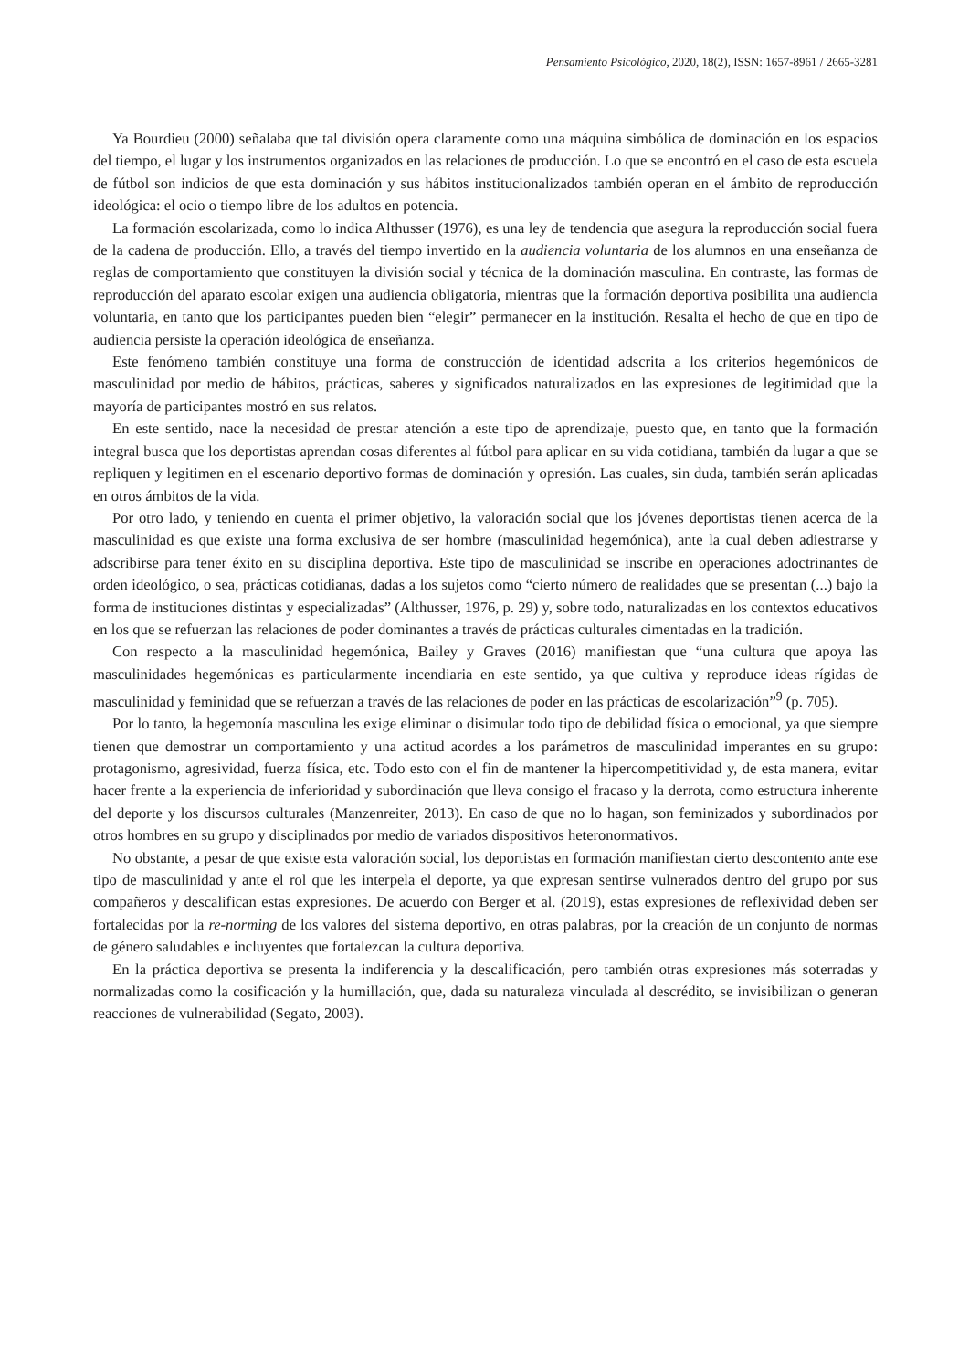Pensamiento Psicológico, 2020, 18(2), ISSN: 1657-8961 / 2665-3281
Ya Bourdieu (2000) señalaba que tal división opera claramente como una máquina simbólica de dominación en los espacios del tiempo, el lugar y los instrumentos organizados en las relaciones de producción. Lo que se encontró en el caso de esta escuela de fútbol son indicios de que esta dominación y sus hábitos institucionalizados también operan en el ámbito de reproducción ideológica: el ocio o tiempo libre de los adultos en potencia.
La formación escolarizada, como lo indica Althusser (1976), es una ley de tendencia que asegura la reproducción social fuera de la cadena de producción. Ello, a través del tiempo invertido en la audiencia voluntaria de los alumnos en una enseñanza de reglas de comportamiento que constituyen la división social y técnica de la dominación masculina. En contraste, las formas de reproducción del aparato escolar exigen una audiencia obligatoria, mientras que la formación deportiva posibilita una audiencia voluntaria, en tanto que los participantes pueden bien “elegir” permanecer en la institución. Resalta el hecho de que en tipo de audiencia persiste la operación ideológica de enseñanza.
Este fenómeno también constituye una forma de construcción de identidad adscrita a los criterios hegemónicos de masculinidad por medio de hábitos, prácticas, saberes y significados naturalizados en las expresiones de legitimidad que la mayoría de participantes mostró en sus relatos.
En este sentido, nace la necesidad de prestar atención a este tipo de aprendizaje, puesto que, en tanto que la formación integral busca que los deportistas aprendan cosas diferentes al fútbol para aplicar en su vida cotidiana, también da lugar a que se repliquen y legitimen en el escenario deportivo formas de dominación y opresión. Las cuales, sin duda, también serán aplicadas en otros ámbitos de la vida.
Por otro lado, y teniendo en cuenta el primer objetivo, la valoración social que los jóvenes deportistas tienen acerca de la masculinidad es que existe una forma exclusiva de ser hombre (masculinidad hegemónica), ante la cual deben adiestrarse y adscribirse para tener éxito en su disciplina deportiva. Este tipo de masculinidad se inscribe en operaciones adoctrinantes de orden ideológico, o sea, prácticas cotidianas, dadas a los sujetos como “cierto número de realidades que se presentan (...) bajo la forma de instituciones distintas y especializadas” (Althusser, 1976, p. 29) y, sobre todo, naturalizadas en los contextos educativos en los que se refuerzan las relaciones de poder dominantes a través de prácticas culturales cimentadas en la tradición.
Con respecto a la masculinidad hegemónica, Bailey y Graves (2016) manifiestan que “una cultura que apoya las masculinidades hegemónicas es particularmente incendiaria en este sentido, ya que cultiva y reproduce ideas rígidas de masculinidad y feminidad que se refuerzan a través de las relaciones de poder en las prácticas de escolarización”<sup>9</sup> (p. 705).
Por lo tanto, la hegemonía masculina les exige eliminar o disimular todo tipo de debilidad física o emocional, ya que siempre tienen que demostrar un comportamiento y una actitud acordes a los parámetros de masculinidad imperantes en su grupo: protagonismo, agresividad, fuerza física, etc. Todo esto con el fin de mantener la hipercompetitividad y, de esta manera, evitar hacer frente a la experiencia de inferioridad y subordinación que lleva consigo el fracaso y la derrota, como estructura inherente del deporte y los discursos culturales (Manzenreiter, 2013). En caso de que no lo hagan, son feminizados y subordinados por otros hombres en su grupo y disciplinados por medio de variados dispositivos heteronormativos.
No obstante, a pesar de que existe esta valoración social, los deportistas en formación manifiestan cierto descontento ante ese tipo de masculinidad y ante el rol que les interpela el deporte, ya que expresan sentirse vulnerados dentro del grupo por sus compañeros y descalifican estas expresiones. De acuerdo con Berger et al. (2019), estas expresiones de reflexividad deben ser fortalecidas por la re-norming de los valores del sistema deportivo, en otras palabras, por la creación de un conjunto de normas de género saludables e incluyentes que fortalezcan la cultura deportiva.
En la práctica deportiva se presenta la indiferencia y la descalificación, pero también otras expresiones más soterradas y normalizadas como la cosificación y la humillación, que, dada su naturaleza vinculada al descrédito, se invisibilizan o generan reacciones de vulnerabilidad (Segato, 2003).